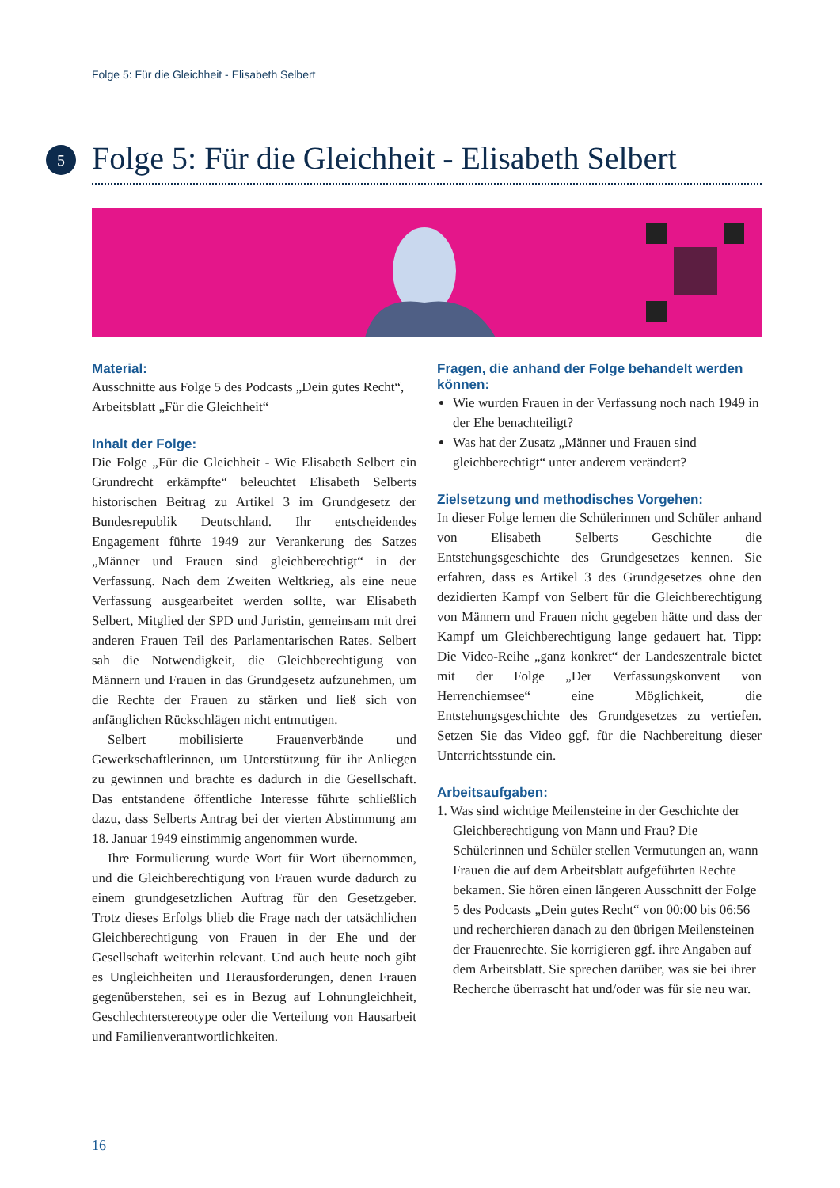Folge 5: Für die Gleichheit - Elisabeth Selbert
5
Folge 5: Für die Gleichheit - Elisabeth Selbert
Material:
Ausschnitte aus Folge 5 des Podcasts „Dein gutes Recht“, Arbeitsblatt „Für die Gleichheit“
Inhalt der Folge:
Die Folge „Für die Gleichheit - Wie Elisabeth Selbert ein Grundrecht erkämpfte“ beleuchtet Elisabeth Selberts historischen Beitrag zu Artikel 3 im Grundgesetz der Bundesrepublik Deutschland. Ihr entscheidendes Engagement führte 1949 zur Verankerung des Satzes „Männer und Frauen sind gleichberechtigt“ in der Verfassung. Nach dem Zweiten Weltkrieg, als eine neue Verfassung ausgearbeitet werden sollte, war Elisabeth Selbert, Mitglied der SPD und Juristin, gemeinsam mit drei anderen Frauen Teil des Parlamentarischen Rates. Selbert sah die Notwendigkeit, die Gleichberechtigung von Männern und Frauen in das Grundgesetz aufzunehmen, um die Rechte der Frauen zu stärken und ließ sich von anfänglichen Rückschlägen nicht entmutigen.
Selbert mobilisierte Frauenverbände und Gewerkschaftlerinnen, um Unterstützung für ihr Anliegen zu gewinnen und brachte es dadurch in die Gesellschaft. Das entstandene öffentliche Interesse führte schließlich dazu, dass Selberts Antrag bei der vierten Abstimmung am 18. Januar 1949 einstimmig angenommen wurde.
Ihre Formulierung wurde Wort für Wort übernommen, und die Gleichberechtigung von Frauen wurde dadurch zu einem grundgesetzlichen Auftrag für den Gesetzgeber. Trotz dieses Erfolgs blieb die Frage nach der tatsächlichen Gleichberechtigung von Frauen in der Ehe und der Gesellschaft weiterhin relevant. Und auch heute noch gibt es Ungleichheiten und Herausforderungen, denen Frauen gegenüberstehen, sei es in Bezug auf Lohnungleichheit, Geschlechterstereotype oder die Verteilung von Hausarbeit und Familienverantwortlichkeiten.
Fragen, die anhand der Folge behandelt werden können:
Wie wurden Frauen in der Verfassung noch nach 1949 in der Ehe benachteiligt?
Was hat der Zusatz „Männer und Frauen sind gleichberechtigt“ unter anderem verändert?
Zielsetzung und methodisches Vorgehen:
In dieser Folge lernen die Schülerinnen und Schüler anhand von Elisabeth Selberts Geschichte die Entstehungsgeschichte des Grundgesetzes kennen. Sie erfahren, dass es Artikel 3 des Grundgesetzes ohne den dezidierten Kampf von Selbert für die Gleichberechtigung von Männern und Frauen nicht gegeben hätte und dass der Kampf um Gleichberechtigung lange gedauert hat. Tipp: Die Video-Reihe „ganz konkret“ der Landeszentrale bietet mit der Folge „Der Verfassungskonvent von Herrenchiemsee“ eine Möglichkeit, die Entstehungsgeschichte des Grundgesetzes zu vertiefen. Setzen Sie das Video ggf. für die Nachbereitung dieser Unterrichtsstunde ein.
Arbeitsaufgaben:
1. Was sind wichtige Meilensteine in der Geschichte der Gleichberechtigung von Mann und Frau? Die Schülerinnen und Schüler stellen Vermutungen an, wann Frauen die auf dem Arbeitsblatt aufgeführten Rechte bekamen. Sie hören einen längeren Ausschnitt der Folge 5 des Podcasts „Dein gutes Recht“ von 00:00 bis 06:56 und recherchieren danach zu den übrigen Meilensteinen der Frauenrechte. Sie korrigieren ggf. ihre Angaben auf dem Arbeitsblatt. Sie sprechen darüber, was sie bei ihrer Recherche überrascht hat und/oder was für sie neu war.
16